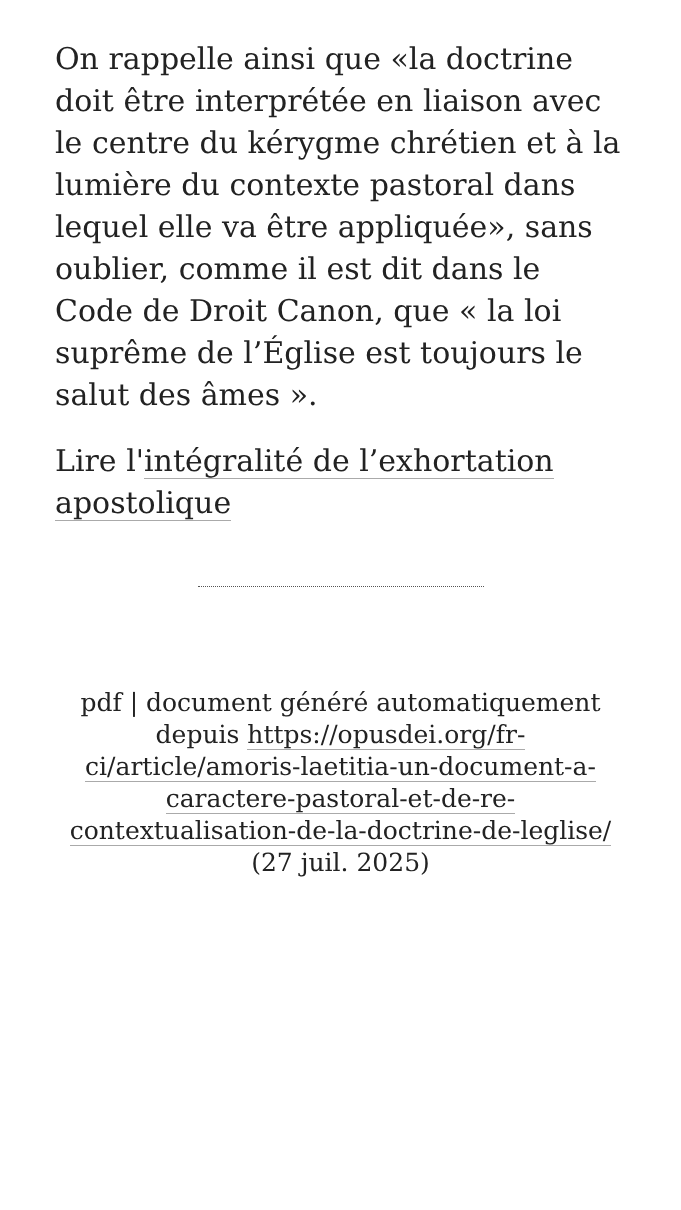On rappelle ainsi que «la doctrine doit être interprétée en liaison avec le centre du kérygme chrétien et à la lumière du contexte pastoral dans lequel elle va être appliquée», sans oublier, comme il est dit dans le Code de Droit Canon, que « la loi suprême de l’Église est toujours le salut des âmes ».
Lire l'intégralité de l’exhortation apostolique
pdf | document généré automatiquement depuis https://opusdei.org/fr-ci/article/amoris-laetitia-un-document-a-caractere-pastoral-et-de-re-contextualisation-de-la-doctrine-de-leglise/ (27 juil. 2025)